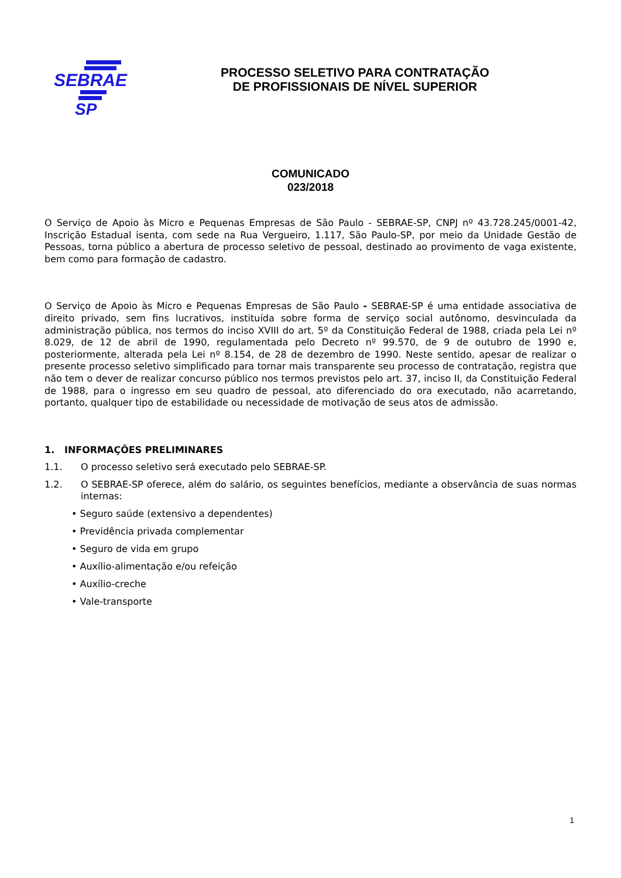SEBRAE
SP
PROCESSO SELETIVO PARA CONTRATAÇÃO
DE PROFISSIONAIS DE NÍVEL SUPERIOR
COMUNICADO
023/2018
O Serviço de Apoio às Micro e Pequenas Empresas de São Paulo - SEBRAE-SP, CNPJ nº 43.728.245/0001-42, Inscrição Estadual isenta, com sede na Rua Vergueiro, 1.117, São Paulo-SP, por meio da Unidade Gestão de Pessoas, torna público a abertura de processo seletivo de pessoal, destinado ao provimento de vaga existente, bem como para formação de cadastro.
O Serviço de Apoio às Micro e Pequenas Empresas de São Paulo - SEBRAE-SP é uma entidade associativa de direito privado, sem fins lucrativos, instituída sobre forma de serviço social autônomo, desvinculada da administração pública, nos termos do inciso XVIII do art. 5º da Constituição Federal de 1988, criada pela Lei nº 8.029, de 12 de abril de 1990, regulamentada pelo Decreto nº 99.570, de 9 de outubro de 1990 e, posteriormente, alterada pela Lei nº 8.154, de 28 de dezembro de 1990. Neste sentido, apesar de realizar o presente processo seletivo simplificado para tornar mais transparente seu processo de contratação, registra que não tem o dever de realizar concurso público nos termos previstos pelo art. 37, inciso II, da Constituição Federal de 1988, para o ingresso em seu quadro de pessoal, ato diferenciado do ora executado, não acarretando, portanto, qualquer tipo de estabilidade ou necessidade de motivação de seus atos de admissão.
1. INFORMAÇÕES PRELIMINARES
1.1. O processo seletivo será executado pelo SEBRAE-SP.
1.2. O SEBRAE-SP oferece, além do salário, os seguintes benefícios, mediante a observância de suas normas internas:
• Seguro saúde (extensivo a dependentes)
• Previdência privada complementar
• Seguro de vida em grupo
• Auxílio-alimentação e/ou refeição
• Auxílio-creche
• Vale-transporte
1